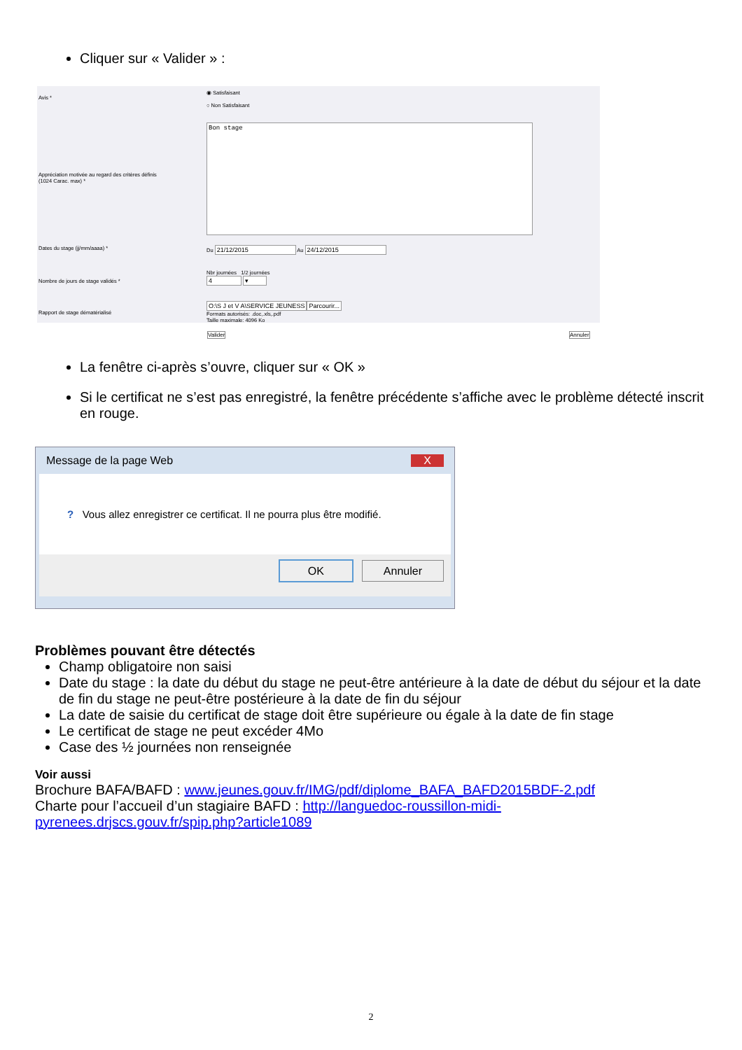Cliquer sur « Valider » :
Avis *
◉ Satisfaisant
○ Non Satisfaisant
Appréciation motivée au regard des critères définis
(1024 Carac. max) *
Bon stage
Dates du stage (jj/mm/aaaa) * Du 21/12/2015 Au 24/12/2015
Nombre de jours de stage validés *
Nbr journées 1/2 journées
4 ▾
Rapport de stage dématérialisé
O:\S J et V A\SERVICE JEUNESS Parcourir...
Formats autorisés: .doc,.xls,.pdf
Taille maximale: 4096 Ko
Valider Annuler
La fenêtre ci-après s’ouvre, cliquer sur « OK »
Si le certificat ne s’est pas enregistré, la fenêtre précédente s’affiche avec le problème détecté inscrit en rouge.
Message de la page Web X
? Vous allez enregistrer ce certificat. Il ne pourra plus être modifié.
OK Annuler
Problèmes pouvant être détectés
Champ obligatoire non saisi
Date du stage : la date du début du stage ne peut-être antérieure à la date de début du séjour et la date de fin du stage ne peut-être postérieure à la date de fin du séjour
La date de saisie du certificat de stage doit être supérieure ou égale à la date de fin stage
Le certificat de stage ne peut excéder 4Mo
Case des ½ journées non renseignée
Voir aussi
Brochure BAFA/BAFD : www.jeunes.gouv.fr/IMG/pdf/diplome_BAFA_BAFD2015BDF-2.pdf
Charte pour l’accueil d’un stagiaire BAFD : http://languedoc-roussillon-midi-pyrenees.drjscs.gouv.fr/spip.php?article1089
2